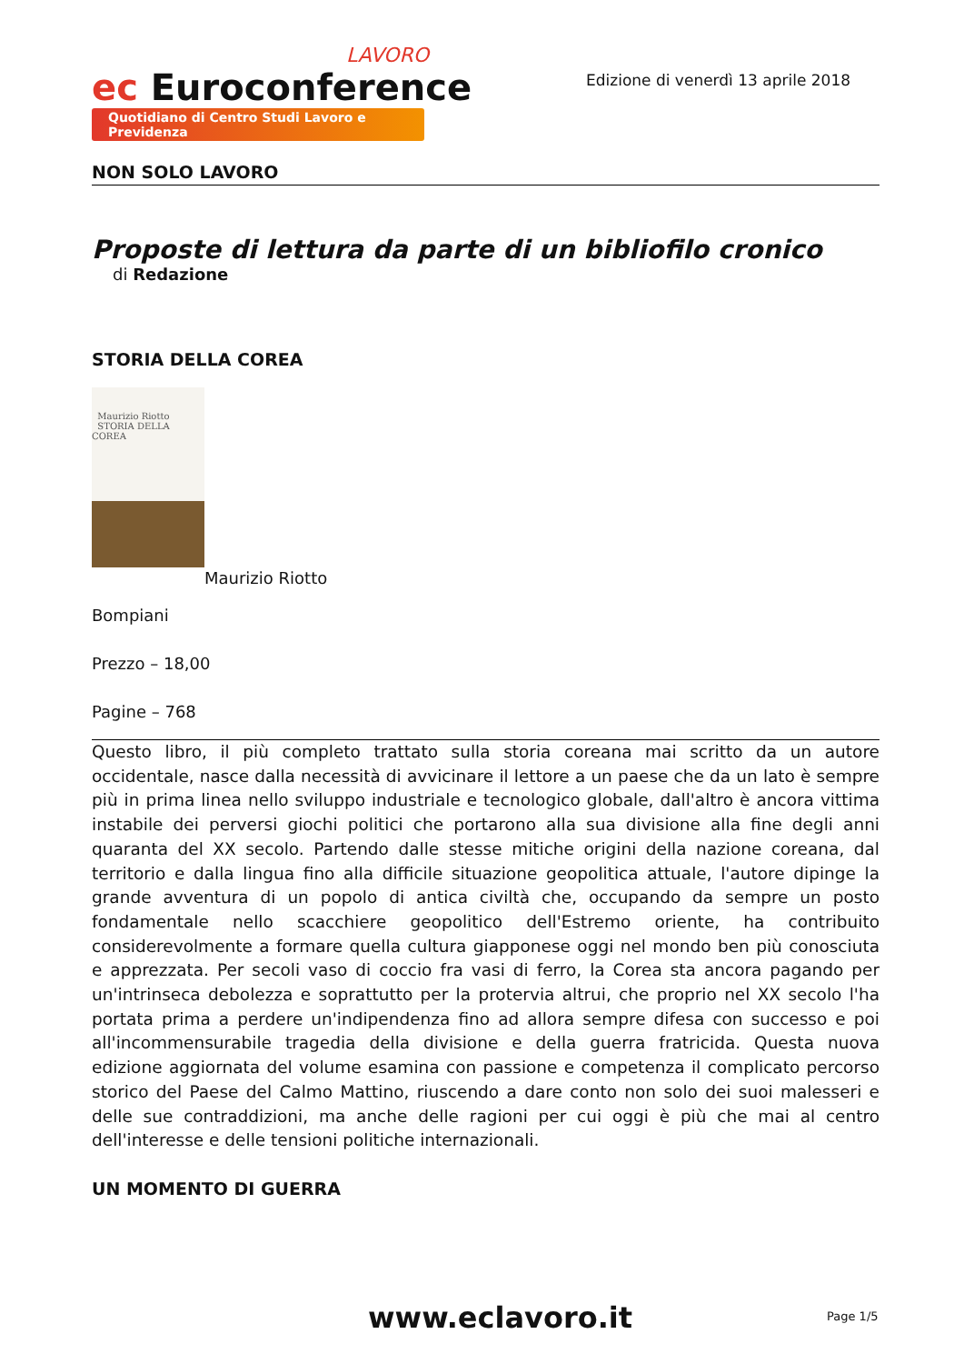LAVORO
ec Euroconference
Quotidiano di Centro Studi Lavoro e Previdenza
Edizione di venerdì 13 aprile 2018
NON SOLO LAVORO
Proposte di lettura da parte di un bibliofilo cronico
di Redazione
STORIA DELLA COREA
Maurizio Riotto
STORIA DELLA COREA
Maurizio Riotto
Bompiani
Prezzo – 18,00
Pagine – 768
Questo libro, il più completo trattato sulla storia coreana mai scritto da un autore occidentale, nasce dalla necessità di avvicinare il lettore a un paese che da un lato è sempre più in prima linea nello sviluppo industriale e tecnologico globale, dall'altro è ancora vittima instabile dei perversi giochi politici che portarono alla sua divisione alla fine degli anni quaranta del XX secolo. Partendo dalle stesse mitiche origini della nazione coreana, dal territorio e dalla lingua fino alla difficile situazione geopolitica attuale, l'autore dipinge la grande avventura di un popolo di antica civiltà che, occupando da sempre un posto fondamentale nello scacchiere geopolitico dell'Estremo oriente, ha contribuito considerevolmente a formare quella cultura giapponese oggi nel mondo ben più conosciuta e apprezzata. Per secoli vaso di coccio fra vasi di ferro, la Corea sta ancora pagando per un'intrinseca debolezza e soprattutto per la protervia altrui, che proprio nel XX secolo l'ha portata prima a perdere un'indipendenza fino ad allora sempre difesa con successo e poi all'incommensurabile tragedia della divisione e della guerra fratricida. Questa nuova edizione aggiornata del volume esamina con passione e competenza il complicato percorso storico del Paese del Calmo Mattino, riuscendo a dare conto non solo dei suoi malesseri e delle sue contraddizioni, ma anche delle ragioni per cui oggi è più che mai al centro dell'interesse e delle tensioni politiche internazionali.
UN MOMENTO DI GUERRA
www.eclavoro.it Page 1/5